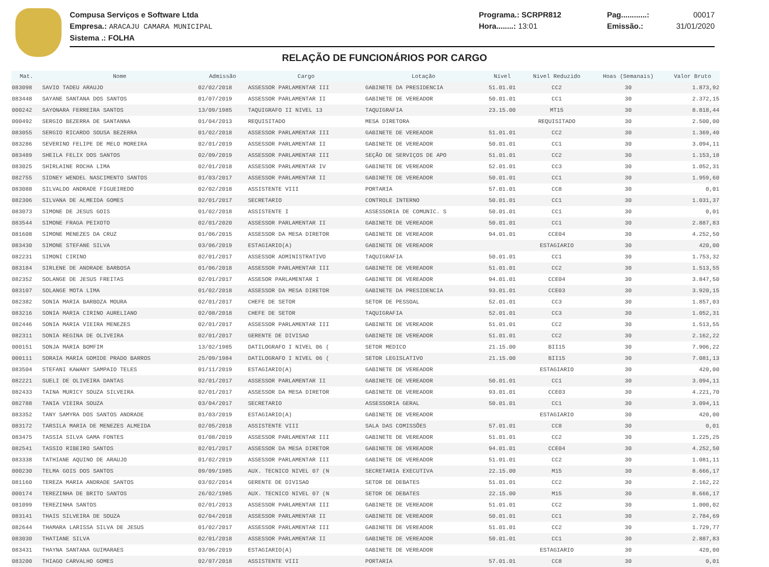Compusa Serviços e Software Ltda
Empresa.: ARACAJU CAMARA MUNICIPAL
Sistema .: FOLHA
Programa.: SCRPR812
Hora........: 13:01
Pag............: 00017
Emissão.: 31/01/2020
RELAÇÃO DE FUNCIONÁRIOS POR CARGO
| Mat. | Nome | Admissão | Cargo | Lotação | Nível | Nível Reduzido | Hoas (Semanais) | Valor Bruto |
| --- | --- | --- | --- | --- | --- | --- | --- | --- |
| 083098 | SAVIO TADEU ARAUJO | 02/02/2018 | ASSESSOR PARLAMENTAR III | GABINETE DA PRESIDENCIA | 51.01.01 | CC2 | 30 | 1.873,92 |
| 083448 | SAYANE SANTANA DOS SANTOS | 01/07/2019 | ASSESSOR PARLAMENTAR II | GABINETE DE VEREADOR | 50.01.01 | CC1 | 30 | 2.372,15 |
| 000242 | SAYONARA FERREIRA SANTOS | 13/09/1985 | TAQUIGRAFO II NIVEL 13 | TAQUIGRAFIA | 23.15.00 | MT15 | 30 | 8.818,44 |
| 000492 | SERGIO BEZERRA DE SANTANNA | 01/04/2013 | REQUISITADO | MESA DIRETORA | | REQUISITADO | 30 | 2.500,00 |
| 083055 | SERGIO RICARDO SOUSA BEZERRA | 01/02/2018 | ASSESSOR PARLAMENTAR III | GABINETE DE VEREADOR | 51.01.01 | CC2 | 30 | 1.369,40 |
| 083286 | SEVERINO FELIPE DE MELO MOREIRA | 02/01/2019 | ASSESSOR PARLAMENTAR II | GABINETE DE VEREADOR | 50.01.01 | CC1 | 30 | 3.094,11 |
| 083489 | SHEILA FELIX DOS SANTOS | 02/09/2019 | ASSESSOR PARLAMENTAR III | SEÇÃO DE SERVIÇOS DE APO | 51.01.01 | CC2 | 30 | 1.153,18 |
| 083025 | SHIRLAINE ROCHA LIMA | 02/01/2018 | ASSESSOR PARLAMENTAR IV | GABINETE DE VEREADOR | 52.01.01 | CC3 | 30 | 1.052,31 |
| 082755 | SIDNEY WENDEL NASCIMENTO SANTOS | 01/03/2017 | ASSESSOR PARLAMENTAR II | GABINETE DE VEREADOR | 50.01.01 | CC1 | 30 | 1.959,60 |
| 083088 | SILVALDO ANDRADE FIGUEIREDO | 02/02/2018 | ASSISTENTE VIII | PORTARIA | 57.01.01 | CC8 | 30 | 0,01 |
| 082306 | SILVANA DE ALMEIDA GOMES | 02/01/2017 | SECRETARIO | CONTROLE INTERNO | 50.01.01 | CC1 | 30 | 1.031,37 |
| 083073 | SIMONE DE JESUS GOIS | 01/02/2018 | ASSISTENTE I | ASSESSORIA DE COMUNIC. S | 50.01.01 | CC1 | 30 | 0,01 |
| 083544 | SIMONE FRAGA PEIXOTO | 02/01/2020 | ASSESSOR PARLAMENTAR II | GABINETE DE VEREADOR | 50.01.01 | CC1 | 30 | 2.887,83 |
| 081608 | SIMONE MENEZES DA CRUZ | 01/06/2015 | ASSESSOR DA MESA DIRETOR | GABINETE DE VEREADOR | 94.01.01 | CCE04 | 30 | 4.252,50 |
| 083430 | SIMONE STEFANE SILVA | 03/06/2019 | ESTAGIARIO(A) | GABINETE DE VEREADOR | | ESTAGIARIO | 30 | 420,00 |
| 082231 | SIMONI CIRINO | 02/01/2017 | ASSESSOR ADMINISTRATIVO | TAQUIGRAFIA | 50.01.01 | CC1 | 30 | 1.753,32 |
| 083184 | SIRLENE DE ANDRADE BARBOSA | 01/06/2018 | ASSESSOR PARLAMENTAR III | GABINETE DE VEREADOR | 51.01.01 | CC2 | 30 | 1.513,55 |
| 082352 | SOLANGE DE JESUS FREITAS | 02/01/2017 | ASSESOR PARLAMENTAR I | GABINETE DE VEREADOR | 94.01.01 | CCE04 | 30 | 3.847,50 |
| 083107 | SOLANGE MOTA LIMA | 01/02/2018 | ASSESSOR DA MESA DIRETOR | GABINETE DA PRESIDENCIA | 93.01.01 | CCE03 | 30 | 3.920,15 |
| 082382 | SONIA MARIA BARBOZA MOURA | 02/01/2017 | CHEFE DE SETOR | SETOR DE PESSOAL | 52.01.01 | CC3 | 30 | 1.857,03 |
| 083216 | SONIA MARIA CIRINO AURELIANO | 02/08/2018 | CHEFE DE SETOR | TAQUIGRAFIA | 52.01.01 | CC3 | 30 | 1.052,31 |
| 082446 | SONIA MARIA VIEIRA MENEZES | 02/01/2017 | ASSESSOR PARLAMENTAR III | GABINETE DE VEREADOR | 51.01.01 | CC2 | 30 | 1.513,55 |
| 082311 | SONIA REGINA DE OLIVEIRA | 02/01/2017 | GERENTE DE DIVISAO | GABINETE DE VEREADOR | 51.01.01 | CC2 | 30 | 2.162,22 |
| 000151 | SONJA MARIA BOMFIM | 13/02/1985 | DATILOGRAFO I NIVEL 06 ( | SETOR MEDICO | 21.15.00 | BII15 | 30 | 7.906,22 |
| 000111 | SORAIA MARIA GOMIDE PRADO BARROS | 25/09/1984 | DATILOGRAFO I NIVEL 06 ( | SETOR LEGISLATIVO | 21.15.00 | BII15 | 30 | 7.081,13 |
| 083504 | STEFANI KAWANY SAMPAIO TELES | 01/11/2019 | ESTAGIARIO(A) | GABINETE DE VEREADOR | | ESTAGIARIO | 30 | 420,00 |
| 082221 | SUELI DE OLIVEIRA DANTAS | 02/01/2017 | ASSESSOR PARLAMENTAR II | GABINETE DE VEREADOR | 50.01.01 | CC1 | 30 | 3.094,11 |
| 082433 | TAINA MURICY SOUZA SILVEIRA | 02/01/2017 | ASSESSOR DA MESA DIRETOR | GABINETE DE VEREADOR | 93.01.01 | CCE03 | 30 | 4.221,70 |
| 082788 | TANIA VIEIRA SOUZA | 03/04/2017 | SECRETARIO | ASSESSORIA GERAL | 50.01.01 | CC1 | 30 | 3.094,11 |
| 083352 | TANY SAMYRA DOS SANTOS ANDRADE | 01/03/2019 | ESTAGIARIO(A) | GABINETE DE VEREADOR | | ESTAGIARIO | 30 | 420,00 |
| 083172 | TARSILA MARIA DE MENEZES ALMEIDA | 02/05/2018 | ASSISTENTE VIII | SALA DAS COMISSÕES | 57.01.01 | CC8 | 30 | 0,01 |
| 083475 | TASSIA SILVA GAMA FONTES | 01/08/2019 | ASSESSOR PARLAMENTAR III | GABINETE DE VEREADOR | 51.01.01 | CC2 | 30 | 1.225,25 |
| 082541 | TASSIO RIBEIRO SANTOS | 02/01/2017 | ASSESSOR DA MESA DIRETOR | GABINETE DE VEREADOR | 94.01.01 | CCE04 | 30 | 4.252,50 |
| 083338 | TATHIANE AQUINO DE ARAUJO | 01/02/2019 | ASSESSOR PARLAMENTAR III | GABINETE DE VEREADOR | 51.01.01 | CC2 | 30 | 1.081,11 |
| 000230 | TELMA GOIS DOS SANTOS | 09/09/1985 | AUX. TECNICO NIVEL 07 (N | SECRETARIA EXECUTIVA | 22.15.00 | M15 | 30 | 8.666,17 |
| 081160 | TEREZA MARIA ANDRADE SANTOS | 03/02/2014 | GERENTE DE DIVISAO | SETOR DE DEBATES | 51.01.01 | CC2 | 30 | 2.162,22 |
| 000174 | TEREZINHA DE BRITO SANTOS | 26/02/1985 | AUX. TECNICO NIVEL 07 (N | SETOR DE DEBATES | 22.15.00 | M15 | 30 | 8.666,17 |
| 081099 | TEREZINHA SANTOS | 02/01/2013 | ASSESSOR PARLAMENTAR III | GABINETE DE VEREADOR | 51.01.01 | CC2 | 30 | 1.000,02 |
| 083141 | THAIS SILVEIRA DE SOUZA | 02/04/2018 | ASSESSOR PARLAMENTAR II | GABINETE DE VEREADOR | 50.01.01 | CC1 | 30 | 2.784,69 |
| 082644 | THAMARA LARISSA SILVA DE JESUS | 01/02/2017 | ASSESSOR PARLAMENTAR III | GABINETE DE VEREADOR | 51.01.01 | CC2 | 30 | 1.729,77 |
| 083030 | THATIANE SILVA | 02/01/2018 | ASSESSOR PARLAMENTAR II | GABINETE DE VEREADOR | 50.01.01 | CC1 | 30 | 2.887,83 |
| 083431 | THAYNA SANTANA GUIMARAES | 03/06/2019 | ESTAGIARIO(A) | GABINETE DE VEREADOR | | ESTAGIARIO | 30 | 420,00 |
| 083200 | THIAGO CARVALHO GOMES | 02/07/2018 | ASSISTENTE VIII | PORTARIA | 57.01.01 | CC8 | 30 | 0,01 |